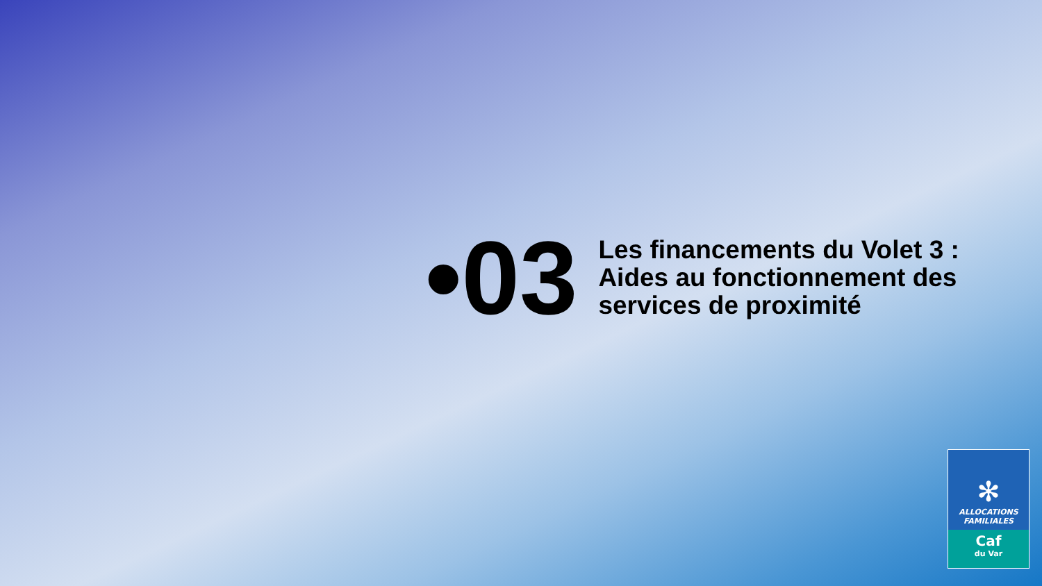•03
Les financements du Volet 3 :
Aides au fonctionnement des
services de proximité
✻
ALLOCATIONS
FAMILIALES
Caf
du Var